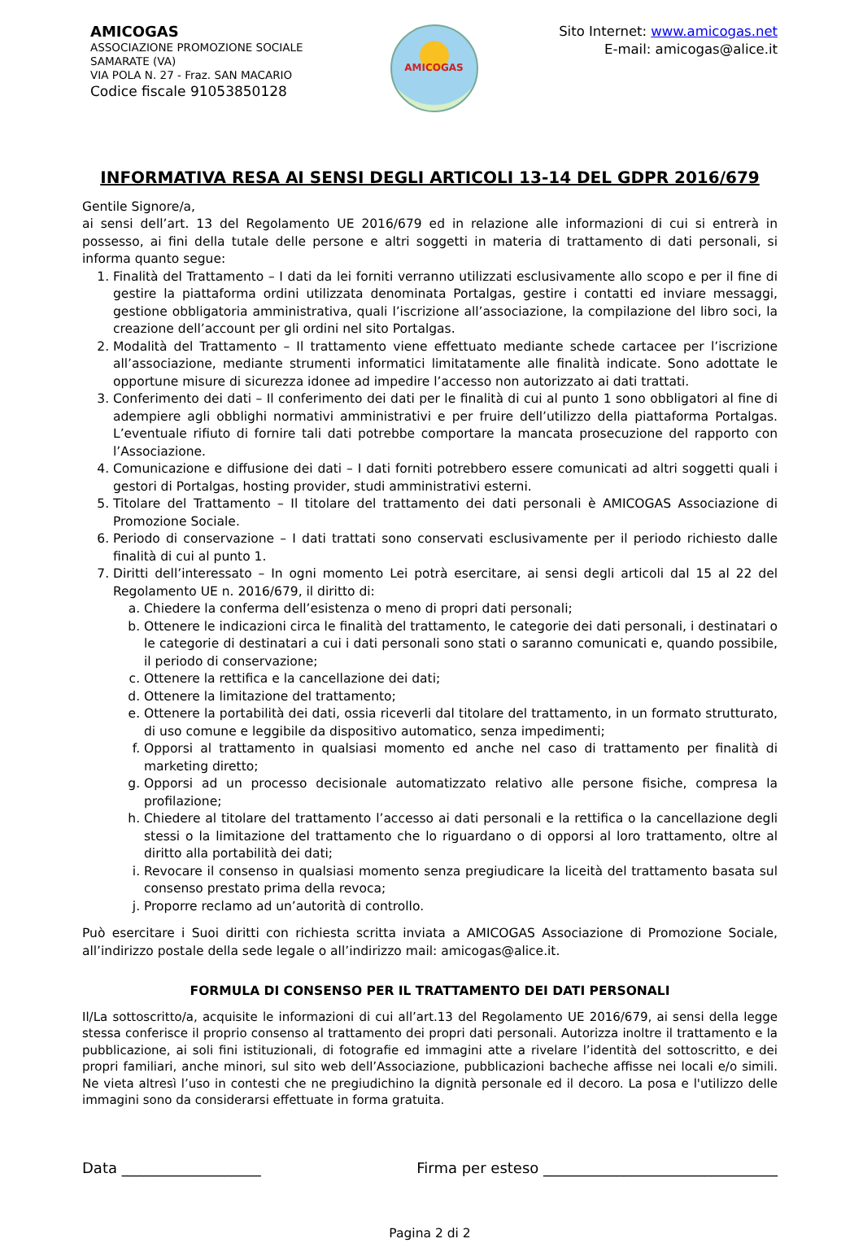AMICOGAS
ASSOCIAZIONE PROMOZIONE SOCIALE
SAMARATE (VA)
VIA POLA N. 27 - Fraz. SAN MACARIO
Codice fiscale 91053850128
AMICOGAS
Sito Internet: www.amicogas.net
E-mail: amicogas@alice.it
INFORMATIVA RESA AI SENSI DEGLI ARTICOLI 13-14 DEL GDPR 2016/679
Gentile Signore/a,
ai sensi dell’art. 13 del Regolamento UE 2016/679 ed in relazione alle informazioni di cui si entrerà in possesso, ai fini della tutale delle persone e altri soggetti in materia di trattamento di dati personali, si informa quanto segue:
1. Finalità del Trattamento – I dati da lei forniti verranno utilizzati esclusivamente allo scopo e per il fine di gestire la piattaforma ordini utilizzata denominata Portalgas, gestire i contatti ed inviare messaggi, gestione obbligatoria amministrativa, quali l’iscrizione all’associazione, la compilazione del libro soci, la creazione dell’account per gli ordini nel sito Portalgas.
2. Modalità del Trattamento – Il trattamento viene effettuato mediante schede cartacee per l’iscrizione all’associazione, mediante strumenti informatici limitatamente alle finalità indicate. Sono adottate le opportune misure di sicurezza idonee ad impedire l’accesso non autorizzato ai dati trattati.
3. Conferimento dei dati – Il conferimento dei dati per le finalità di cui al punto 1 sono obbligatori al fine di adempiere agli obblighi normativi amministrativi e per fruire dell’utilizzo della piattaforma Portalgas. L’eventuale rifiuto di fornire tali dati potrebbe comportare la mancata prosecuzione del rapporto con l’Associazione.
4. Comunicazione e diffusione dei dati – I dati forniti potrebbero essere comunicati ad altri soggetti quali i gestori di Portalgas, hosting provider, studi amministrativi esterni.
5. Titolare del Trattamento – Il titolare del trattamento dei dati personali è AMICOGAS Associazione di Promozione Sociale.
6. Periodo di conservazione – I dati trattati sono conservati esclusivamente per il periodo richiesto dalle finalità di cui al punto 1.
7. Diritti dell’interessato – In ogni momento Lei potrà esercitare, ai sensi degli articoli dal 15 al 22 del Regolamento UE n. 2016/679, il diritto di:
a. Chiedere la conferma dell’esistenza o meno di propri dati personali;
b. Ottenere le indicazioni circa le finalità del trattamento, le categorie dei dati personali, i destinatari o le categorie di destinatari a cui i dati personali sono stati o saranno comunicati e, quando possibile, il periodo di conservazione;
c. Ottenere la rettifica e la cancellazione dei dati;
d. Ottenere la limitazione del trattamento;
e. Ottenere la portabilità dei dati, ossia riceverli dal titolare del trattamento, in un formato strutturato, di uso comune e leggibile da dispositivo automatico, senza impedimenti;
f. Opporsi al trattamento in qualsiasi momento ed anche nel caso di trattamento per finalità di marketing diretto;
g. Opporsi ad un processo decisionale automatizzato relativo alle persone fisiche, compresa la profilazione;
h. Chiedere al titolare del trattamento l’accesso ai dati personali e la rettifica o la cancellazione degli stessi o la limitazione del trattamento che lo riguardano o di opporsi al loro trattamento, oltre al diritto alla portabilità dei dati;
i. Revocare il consenso in qualsiasi momento senza pregiudicare la liceità del trattamento basata sul consenso prestato prima della revoca;
j. Proporre reclamo ad un’autorità di controllo.
Può esercitare i Suoi diritti con richiesta scritta inviata a AMICOGAS Associazione di Promozione Sociale, all’indirizzo postale della sede legale o all’indirizzo mail: amicogas@alice.it.
FORMULA DI CONSENSO PER IL TRATTAMENTO DEI DATI PERSONALI
Il/La sottoscritto/a, acquisite le informazioni di cui all’art.13 del Regolamento UE 2016/679, ai sensi della legge stessa conferisce il proprio consenso al trattamento dei propri dati personali. Autorizza inoltre il trattamento e la pubblicazione, ai soli fini istituzionali, di fotografie ed immagini atte a rivelare l’identità del sottoscritto, e dei propri familiari, anche minori, sul sito web dell’Associazione, pubblicazioni bacheche affisse nei locali e/o simili. Ne vieta altresì l’uso in contesti che ne pregiudichino la dignità personale ed il decoro. La posa e l'utilizzo delle immagini sono da considerarsi effettuate in forma gratuita.
Data ___________________ Firma per esteso ________________________________
Pagina 2 di 2